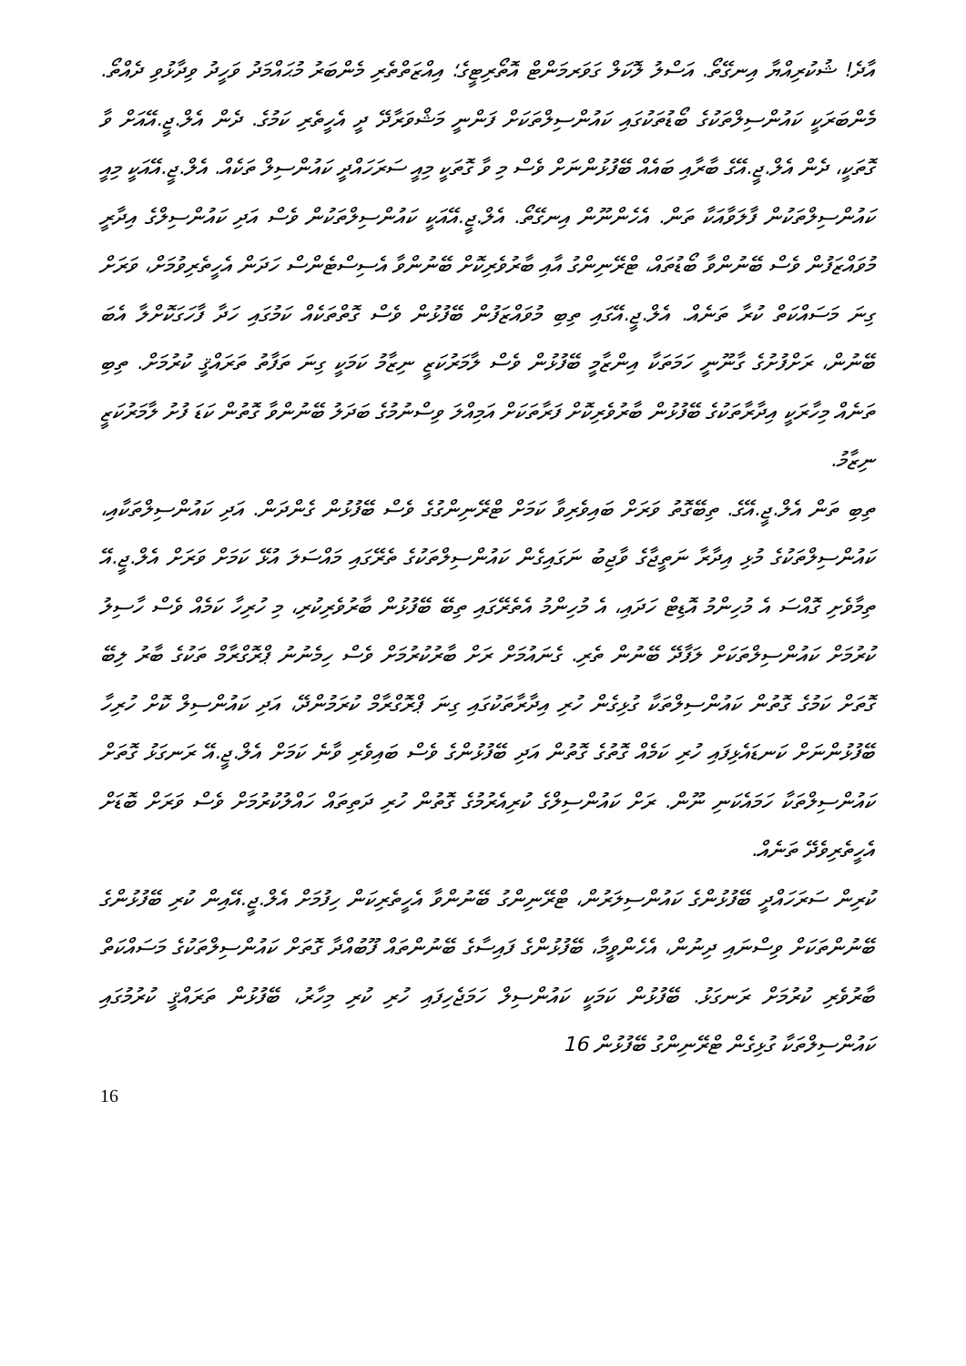އާދެ! ޝުކުރިއްޔާ އިނގޭތޯ. އަސްލު ލޮކަލް ގަވަރމަންޓް އޮތޯރިޓީގެ؛ އިއްޒަތްތެރި މެންބަރު މުޙައްމަދު ވަހީދު ވިދާޅުވި ދެއްތޯ. މެންބަރަކީ ކައުންސިލްތަކުގެ ބޯޑުތަކުގައި ކައުންސިލްތަކަށް ފަންނީ މަޝްވަރާދޭ ދީ އެހީތެރި ކަމުގެ. ދެން އެލް.ޖީ.އޭއަށް ވާ ގޮތަކީ، ދެން އެލް.ޖީ.އޭގެ ބާރާއި ބައެއް ބޭފުޅުންނަށް ވެސް މި ވާ ގޮތަކީ މިއީ ސަރަހައްދީ ކައުންސިލް ތަކެއް. އެލް.ޖީ.އޭއަކީ މިއީ ކައުންސިލްތަކުން ފާލަވާއަކާ ތަން. އެހެންނޫން އިނގޭތޯ. އެލް.ޖީ.އޭއަކީ ކައުންސިލްތަކުން ވެސް އަދި ކައުންސިލްގެ އިދާރީ މުވައްޒަފުން ވެސް ބޭނުންވާ ބޯޑުތައް، ޓްރޭނިންގު އާއި ބާރުވެރިކޮށް ބޭނުންވާ އެސިސްޓެންސް ހަދަން އެހީތެރިވުމަށް، ވަރަށް ގިނަ މަސައްކަތް ކުރާ ތަނެއް. އެލް.ޖީ.އޭގައި ތިބި މުވައްޒަފުން ބޭފުޅުން ވެސް ގޮތްތަކެއް ކަމުގައި ހަދާ ފާހަގަކޮށްލާ އެބަ ބޭނުން، ރަށްފުށުގެ ގާނޫނީ ހަމަތަކާ އިންޒާމީ ބޭފުޅުން ވެސް ލާމަރުކަޒީ ނިޒާމު ކަމަކީ ގިނަ ތަފާތު ތަރައްޤީ ކުރުމަށް. ތިބި ތަނެއް މިހާރަކީ އިދާރާތަކުގެ ބޭފުޅުން ބާރުވެރިކޮށް ފަރާތަކަށް އަމިއްލަ ވިސްނުމުގެ ބަދަލު ބޭނުންވާ ގޮތުން ކަޑަ ފުށު ލާމަރުކަޒީ ނިޒާމު.
ތިބި ތަން އެލް.ޖީ.އޭގެ. ތިބޭގޮތު ވަރަށް ބައިވެރިވާ ކަމަށް ޓްރޭނިންގުގެ ވެސް ބޭފުޅުން ގެންދަން. އަދި ކައުންސިލްތަކާއި، ކައުންސިލްތަކުގެ މުޅި އިދާރާ ނަތީޖާގެ ވާޖިބު ނަގައިގެން ކައުންސިލްތަކުގެ ތެރޭގައި މައްސަލަ އުޅޭ ކަމަށް ވަރަށް އެލް.ޖީ.އޭ ތިމާވެށި ގޮއްސަ އެ މުހިންމު އޮޑިޓް ހަދައި، އެ މުހިންމު އެތެރޭގައި ތިބޭ ބޭފުޅުން ބާރުވެރިކުރި، މި ހުރިހާ ކަމެއް ވެސް ހާސިލު ކުރުމަށް ކައުންސިލްތަކަށް ލަފާދޭ ބޭނުން ތެރި. ގެނައުމަށް ރަށް ބާރުކުރުމަށް ވެސް ހިމެނުނު ޕްރޮގްރާމް ތަކުގެ ބާރު ލިބޭ ގޮތަށް ކަމުގެ ގޮތުން ކައުންސިލްތަކާ ގުޅިގެން ހުރި އިދާރާތަކުގައި ގިނަ ޕްރޮގްރާމް ކުރަމުންދޭ، އަދި ކައުންސިލް ކޮށް ހުރިހާ ބޭފުޅުންނަށް ކަނޑައެޅިފައި ހުރި ކަމެއް ގޮތުގެ ގޮތުން އަދި ބޭފުޅުންގެ ވެސް ބައިވެރި ވާނެ ކަމަށް އެލް.ޖީ.އޭ ރަނގަޅު ގޮތަށް ކައުންސިލްތަކާ ހަމައެކަނި ނޫން. ރަށް ކައުންސިލްގެ ކުރިއެރުމުގެ ގޮތުން ހުރި ދަތިތައް ހައްލުކުރުމަށް ވެސް ވަރަށް ބޮޑަށް އެހީތެރިވެދޭ ތަނެއް.
ކުރިން ސަރަހައްދީ ބޭފުޅުންގެ ކައުންސިލަރުން، ޓްރޭނިންގު ބޭނުންވާ އެހީތެރިކަން ހިފުމަށް އެލް.ޖީ.އޭއިން ކުރި ބޭފުޅުންގެ ބޭނުންތަކަށް ވިސްނައި ދިނުން، އެހެންވީމާ، ބޭފުޅުންގެ ފައިސާގެ ބޭނުންތައް ފޫބުއްދާ ގޮތަށް ކައުންސިލްތަކުގެ މަސައްކަތް ބާރުވެރި ކުރުމަށް ރަނގަޅު. ބޭފުޅުން ކަމަކީ ކައުންސިލް ހަމަޖެހިފައި ހުރި ކުރި މިހާރު، ބޭފުޅުން ތަރައްޤީ ކުރުމުގައި ކައުންސިލްތަކާ ގުޅިގެން ޓްރޭނިންގު ބޭފުޅުން 16
16